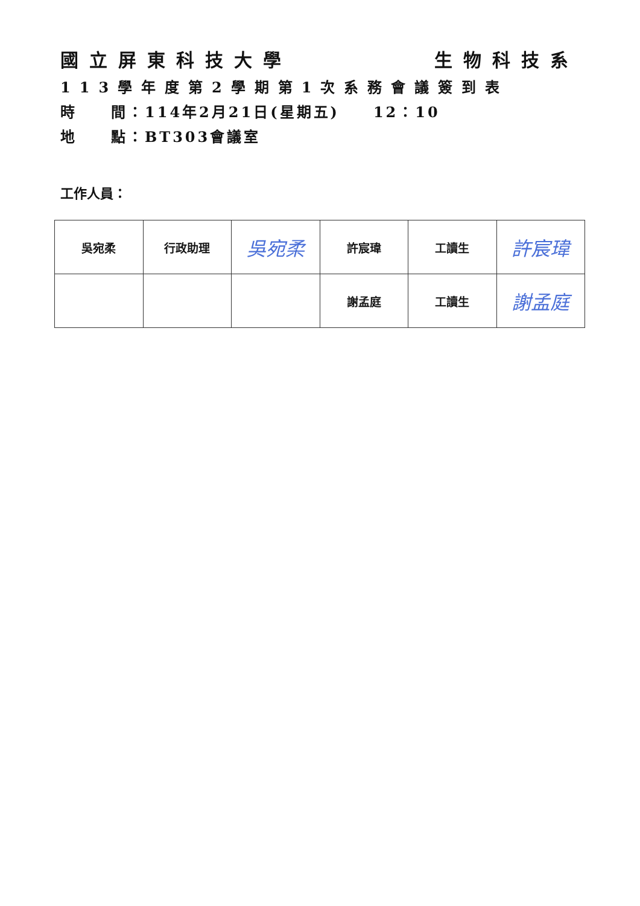國立屏東科技大學 生物科技系
113學年度第2學期第1次系務會議簽到表
時　　間：114年2月21日(星期五)　　12：10
地　　點：BT303會議室
工作人員：
| 吳宛柔 | 行政助理 | 吳宛柔 | 許宸瑋 | 工讀生 | 許宸瑋 |
| | | | 謝孟庭 | 工讀生 | 謝孟庭 |